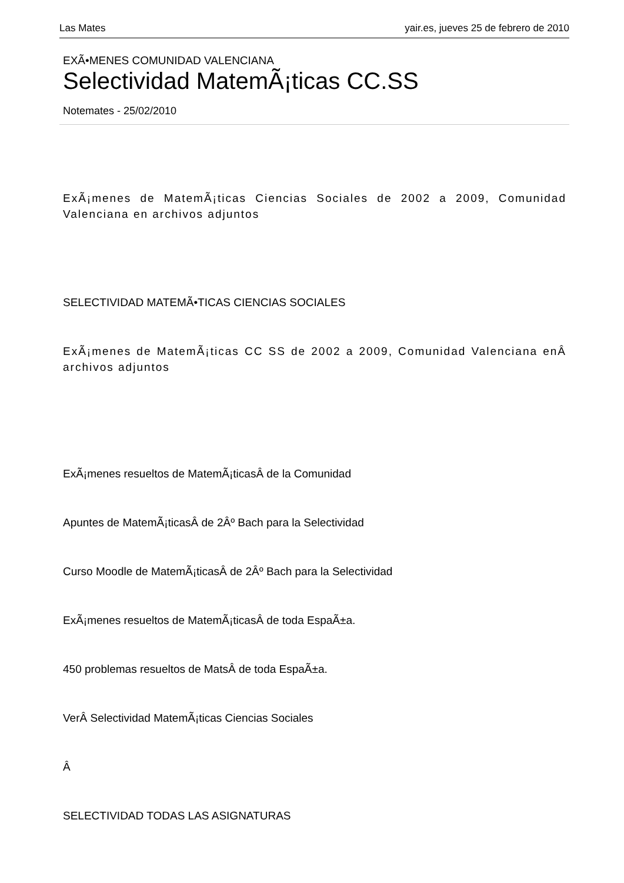Las Mates yair.es, jueves 25 de febrero de 2010
EXÃ•MENES COMUNIDAD VALENCIANA
Selectividad MatemÃ¡ticas CC.SS
Notemates - 25/02/2010
ExÃ¡menes de MatemÃ¡ticas Ciencias Sociales de 2002 a 2009, Comunidad Valenciana en archivos adjuntos
SELECTIVIDAD MATEMÃ•TICAS CIENCIAS SOCIALES
ExÃ¡menes de MatemÃ¡ticas CC SS de 2002 a 2009, Comunidad Valenciana enÂ archivos adjuntos
ExÃ¡menes resueltos de MatemÃ¡ticasÂ de la Comunidad
Apuntes de MatemÃ¡ticasÂ de 2Âº Bach para la Selectividad
Curso Moodle de MatemÃ¡ticasÂ de 2Âº Bach para la Selectividad
ExÃ¡menes resueltos de MatemÃ¡ticasÂ de toda EspaÃ±a.
450 problemas resueltos de MatsÂ de toda EspaÃ±a.
VerÂ Selectividad MatemÃ¡ticas Ciencias Sociales
Â
SELECTIVIDAD TODAS LAS ASIGNATURAS